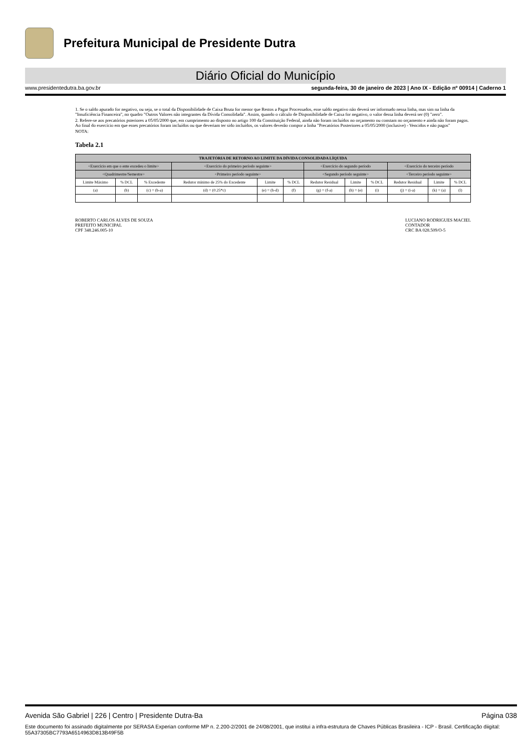Prefeitura Municipal de Presidente Dutra
Diário Oficial do Município
www.presidentedutra.ba.gov.br segunda-feira, 30 de janeiro de 2023 | Ano IX - Edição nº 00914 | Caderno 1
1. Se o saldo apurado for negativo, ou seja, se o total da Disponibilidade de Caixa Bruta for menor que Restos a Pagar Processados, esse saldo negativo não deverá ser informado nessa linha, mas sim na linha da "Insuficiência Financeira", no quadro "Outros Valores não integrantes da Dívida Consolidada". Assim, quando o cálculo de Disponibilidade de Caixa for negativo, o valor dessa linha deverá ser (0) "zero".
2. Refere-se aos precatórios psteriores a 05/05/2000 que, em cumprimento ao disposto no artigo 100 da Constituição Federal, ainda não foram incluídos no orçamento ou constam no orçamento e ainda não foram pagos. Ao final do exercício em que esses precatórios foram incluídos ou que deveriam ter sido incluídos, os valores deverão compor a linha "Precatórios Posteriores a 05/05/2000 (inclusive) - Vencidos e não pagos"
NOTA:
Tabela 2.1
| TRAJETÓRIA DE RETORNO AO LIMITE DA DÍVIDA CONSOLIDADA LÍQUIDA | | | | | | | | | | | |
| --- | --- | --- | --- | --- | --- | --- | --- | --- | --- | --- | --- |
| <Exercício em que o ente excedeu o limite> | | | <Exercício do primeiro período seguinte> | | | <Exercício do segundo período | | | <Exercício do terceiro período | | |
| <Quadrimestre/Semestre> | | | <Primeiro período seguinte> | | | <Segundo período seguinte> | | | <Terceiro período seguinte> | | |
| Limite Máximo | % DCL | % Excedente | Redutor mínimo de 25% do Excedente | Limite | % DCL | Redutor Residual | Limite | % DCL | Redutor Residual | Limite | % DCL |
| (a) | (b) | (c) = (b-a) | (d) = (0.25*c) | (e) = (b-d) | (f) | (g) = (f-a) | (h) = (e) | (i) | (j) = (i-a) | (k) = (a) | (l) |
ROBERTO CARLOS ALVES DE SOUZA
PREFEITO MUNICIPAL
CPF 348.246.005-10
LUCIANO RODRIGUES MACIEL
CONTADOR
CRC BA 028.509/O-5
Avenida São Gabriel | 226 | Centro | Presidente Dutra-Ba Página 038
Este documento foi assinado digitalmente por SERASA Experian conforme MP n. 2.200-2/2001 de 24/08/2001, que institui a infra-estrutura de Chaves Públicas Brasileira - ICP - Brasil. Certificação diigital: 55A37305BC7793A6514963D813B49F5B